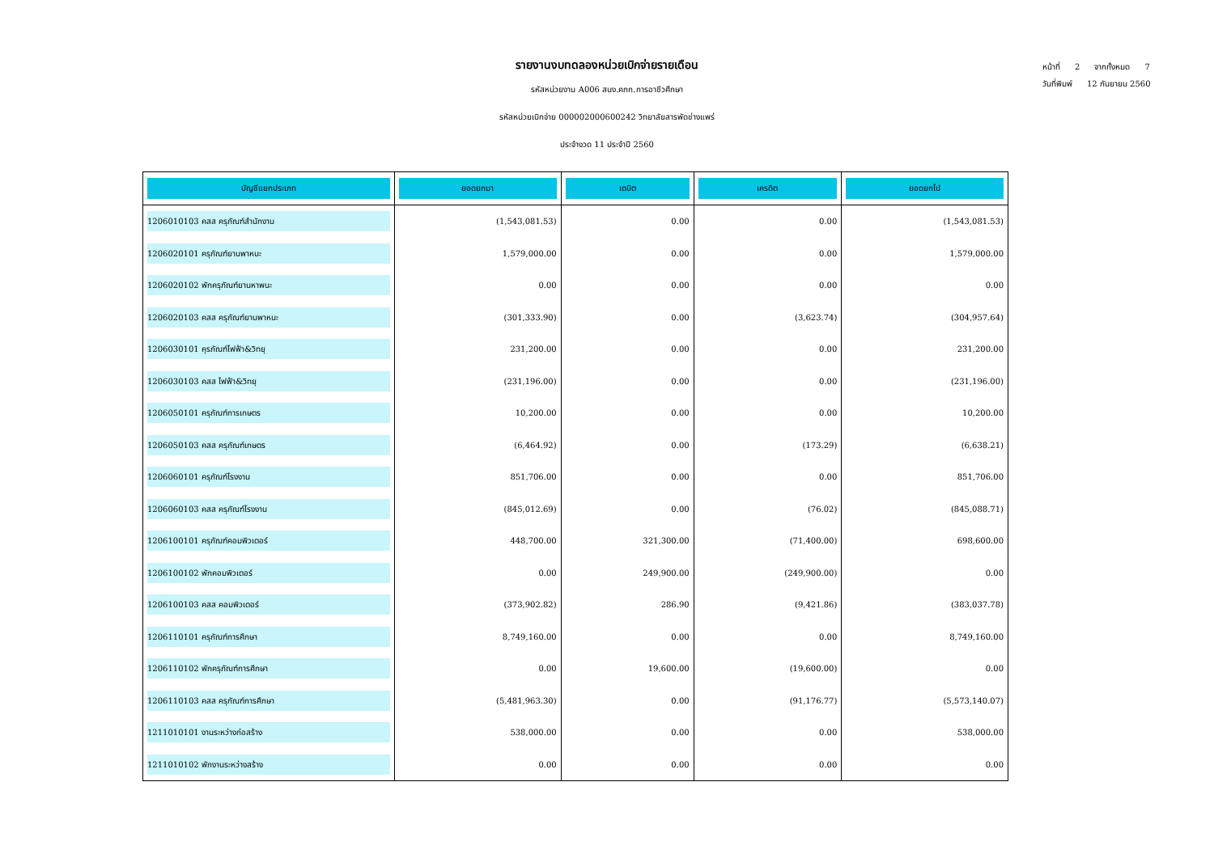รายงานงบทดลองหน่วยเบิกจ่ายรายเดือน
รหัสหน่วยงาน A006 สนง.คกก.การอาชีวศึกษา
รหัสหน่วยเบิกจ่าย 000002000600242 วิทยาลัยสารพัดช่างแพร่
ประจำงวด 11 ประจำปี 2560
หน้าที่ 2 จากทั้งหมด 7
วันที่พิมพ์ 12 กันยายน 2560
| บัญชีแยกประเภท | ยอดยกมา | เดบิต | เครดิต | ยอดยกไป |
| --- | --- | --- | --- | --- |
| 1206010103 คสส ครุภัณฑ์สำนักงาน | (1,543,081.53) | 0.00 | 0.00 | (1,543,081.53) |
| 1206020101 ครุภัณฑ์ยานพาหนะ | 1,579,000.00 | 0.00 | 0.00 | 1,579,000.00 |
| 1206020102 พักครุภัณฑ์ยานหาพนะ | 0.00 | 0.00 | 0.00 | 0.00 |
| 1206020103 คสส ครุภัณฑ์ยานพาหนะ | (301,333.90) | 0.00 | (3,623.74) | (304,957.64) |
| 1206030101 คุรภัณฑ์ไฟฟ้า&วิทยุ | 231,200.00 | 0.00 | 0.00 | 231,200.00 |
| 1206030103 คสส ไฟฟ้า&วิทยุ | (231,196.00) | 0.00 | 0.00 | (231,196.00) |
| 1206050101 ครุภัณฑ์การเกษตร | 10,200.00 | 0.00 | 0.00 | 10,200.00 |
| 1206050103 คสส ครุภัณฑ์เกษตร | (6,464.92) | 0.00 | (173.29) | (6,638.21) |
| 1206060101 ครุภัณฑ์โรงงาน | 851,706.00 | 0.00 | 0.00 | 851,706.00 |
| 1206060103 คสส ครุภัณฑ์โรงงาน | (845,012.69) | 0.00 | (76.02) | (845,088.71) |
| 1206100101 ครุภัณฑ์คอมพิวเตอร์ | 448,700.00 | 321,300.00 | (71,400.00) | 698,600.00 |
| 1206100102 พักคอมพิวเตอร์ | 0.00 | 249,900.00 | (249,900.00) | 0.00 |
| 1206100103 คสส คอมพิวเตอร์ | (373,902.82) | 286.90 | (9,421.86) | (383,037.78) |
| 1206110101 ครุภัณฑ์การศึกษา | 8,749,160.00 | 0.00 | 0.00 | 8,749,160.00 |
| 1206110102 พักครุภัณฑ์การศึกษา | 0.00 | 19,600.00 | (19,600.00) | 0.00 |
| 1206110103 คสส ครุภัณฑ์การศึกษา | (5,481,963.30) | 0.00 | (91,176.77) | (5,573,140.07) |
| 1211010101 งานระหว่างก่อสร้าง | 538,000.00 | 0.00 | 0.00 | 538,000.00 |
| 1211010102 พักงานระหว่างสร้าง | 0.00 | 0.00 | 0.00 | 0.00 |